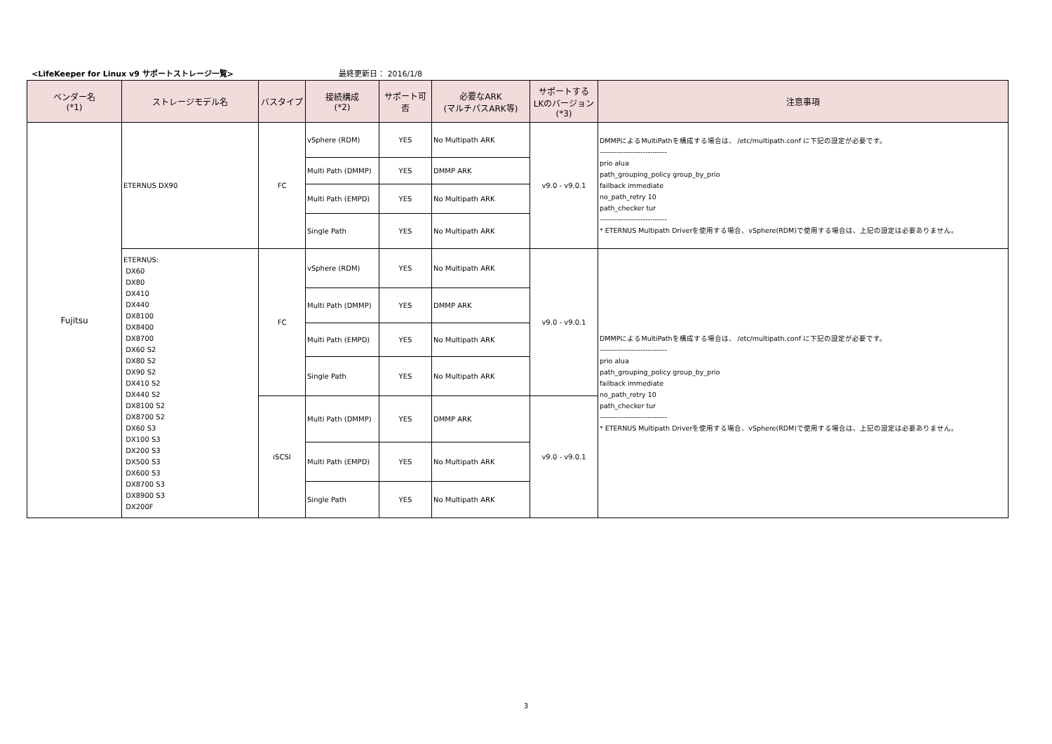<LifeKeeper for Linux v9 サポートストレージ一覧> 最終更新日： 2016/1/8
| ベンダー名 (*1) | ストレージモデル名 | バスタイプ | 接続構成 (*2) | サポート可否 | 必要なARK (マルチパスARK等) | サポートする LKのバージョン (*3) | 注意事項 |
| --- | --- | --- | --- | --- | --- | --- | --- |
| Fujitsu | ETERNUS DX90 | FC | vSphere (RDM) | YES | No Multipath ARK | v9.0 - v9.0.1 | DMMPによるMultiPathを構成する場合は、 /etc/multipath.conf に下記の設定が必要です。 ---------------------------- prio alua path_grouping_policy group_by_prio failback immediate no_path_retry 10 path_checker tur ---------------------------- * ETERNUS Multipath Driverを使用する場合、vSphere(RDM)で使用する場合は、上記の設定は必要ありません。 |
| | | | Multi Path (DMMP) | YES | DMMP ARK | | |
| | | | Multi Path (EMPD) | YES | No Multipath ARK | | |
| | | | Single Path | YES | No Multipath ARK | | |
| | ETERNUS: DX60 DX80 DX410 DX440 DX8100 DX8400 DX8700 DX60 S2 DX80 S2 DX90 S2 DX410 S2 DX440 S2 DX8100 S2 DX8700 S2 DX60 S3 DX100 S3 DX200 S3 DX500 S3 DX600 S3 DX8700 S3 DX8900 S3 DX200F | FC | vSphere (RDM) | YES | No Multipath ARK | v9.0 - v9.0.1 | DMMPによるMultiPathを構成する場合は、 /etc/multipath.conf に下記の設定が必要です。 ---------------------------- prio alua path_grouping_policy group_by_prio failback immediate no_path_retry 10 path_checker tur ---------------------------- * ETERNUS Multipath Driverを使用する場合、vSphere(RDM)で使用する場合は、上記の設定は必要ありません。 |
| | | | Multi Path (DMMP) | YES | DMMP ARK | | |
| | | | Multi Path (EMPD) | YES | No Multipath ARK | | |
| | | | Single Path | YES | No Multipath ARK | | |
| | | iSCSI | Multi Path (DMMP) | YES | DMMP ARK | v9.0 - v9.0.1 | |
| | | | Multi Path (EMPD) | YES | No Multipath ARK | | |
| | | | Single Path | YES | No Multipath ARK | | |
3